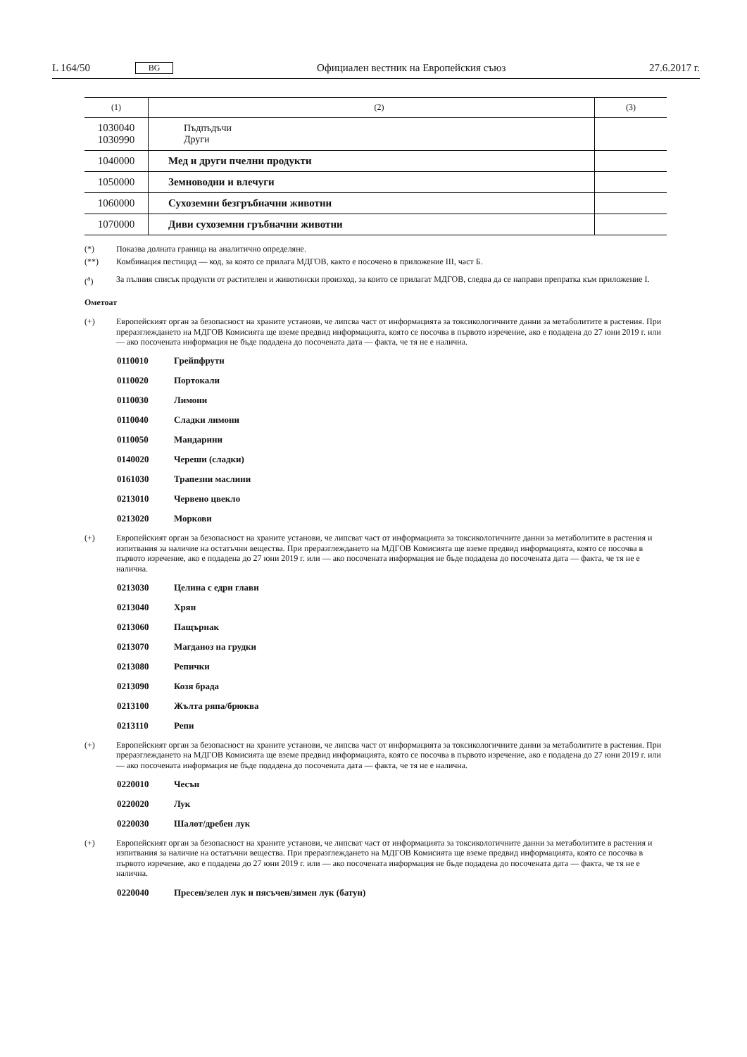L 164/50 BG Официален вестник на Европейския съюз 27.6.2017 г.
| (1) | (2) | (3) |
| 1030040 1030990 | Пъдпъдъчи Други | |
| 1040000 | Мед и други пчелни продукти | |
| 1050000 | Земноводни и влечуги | |
| 1060000 | Сухоземни безгръбначни животни | |
| 1070000 | Диви сухоземни гръбначни животни | |
(*) Показва долната граница на аналитично определяне.
(**) Комбинация пестицид — код, за която се прилага МДГОВ, както е посочено в приложение III, част Б.
(<sup>a</sup>) За пълния списък продукти от растителен и животински произход, за които се прилагат МДГОВ, следва да се направи препратка към приложение I.
Ометоат
(+) Европейският орган за безопасност на храните установи, че липсва част от информацията за токсикологичните данни за метаболитите в растения. При преразглеждането на МДГОВ Комисията ще вземе предвид информацията, която се посочва в първото изречение, ако е подадена до 27 юни 2019 г. или — ако посочената информация не бъде подадена до посочената дата — факта, че тя не е налична.
0110010 Грейпфрути
0110020 Портокали
0110030 Лимони
0110040 Сладки лимони
0110050 Мандарини
0140020 Череши (сладки)
0161030 Трапезни маслини
0213010 Червено цвекло
0213020 Моркови
(+) Европейският орган за безопасност на храните установи, че липсват част от информацията за токсикологичните данни за метаболитите в растения и изпитвания за наличие на остатъчни вещества. При преразглеждането на МДГОВ Комисията ще вземе предвид информацията, която се посочва в първото изречение, ако е подадена до 27 юни 2019 г. или — ако посочената информация не бъде подадена до посочената дата — факта, че тя не е налична.
0213030 Целина с едри глави
0213040 Хрян
0213060 Пащърнак
0213070 Магданоз на грудки
0213080 Репички
0213090 Козя брада
0213100 Жълта ряпа/брюква
0213110 Репи
(+) Европейският орган за безопасност на храните установи, че липсва част от информацията за токсикологичните данни за метаболитите в растения. При преразглеждането на МДГОВ Комисията ще вземе предвид информацията, която се посочва в първото изречение, ако е подадена до 27 юни 2019 г. или — ако посочената информация не бъде подадена до посочената дата — факта, че тя не е налична.
0220010 Чесън
0220020 Лук
0220030 Шалот/дребен лук
(+) Европейският орган за безопасност на храните установи, че липсват част от информацията за токсикологичните данни за метаболитите в растения и изпитвания за наличие на остатъчни вещества. При преразглеждането на МДГОВ Комисията ще вземе предвид информацията, която се посочва в първото изречение, ако е подадена до 27 юни 2019 г. или — ако посочената информация не бъде подадена до посочената дата — факта, че тя не е налична.
0220040 Пресен/зелен лук и пясъчен/зимен лук (батун)